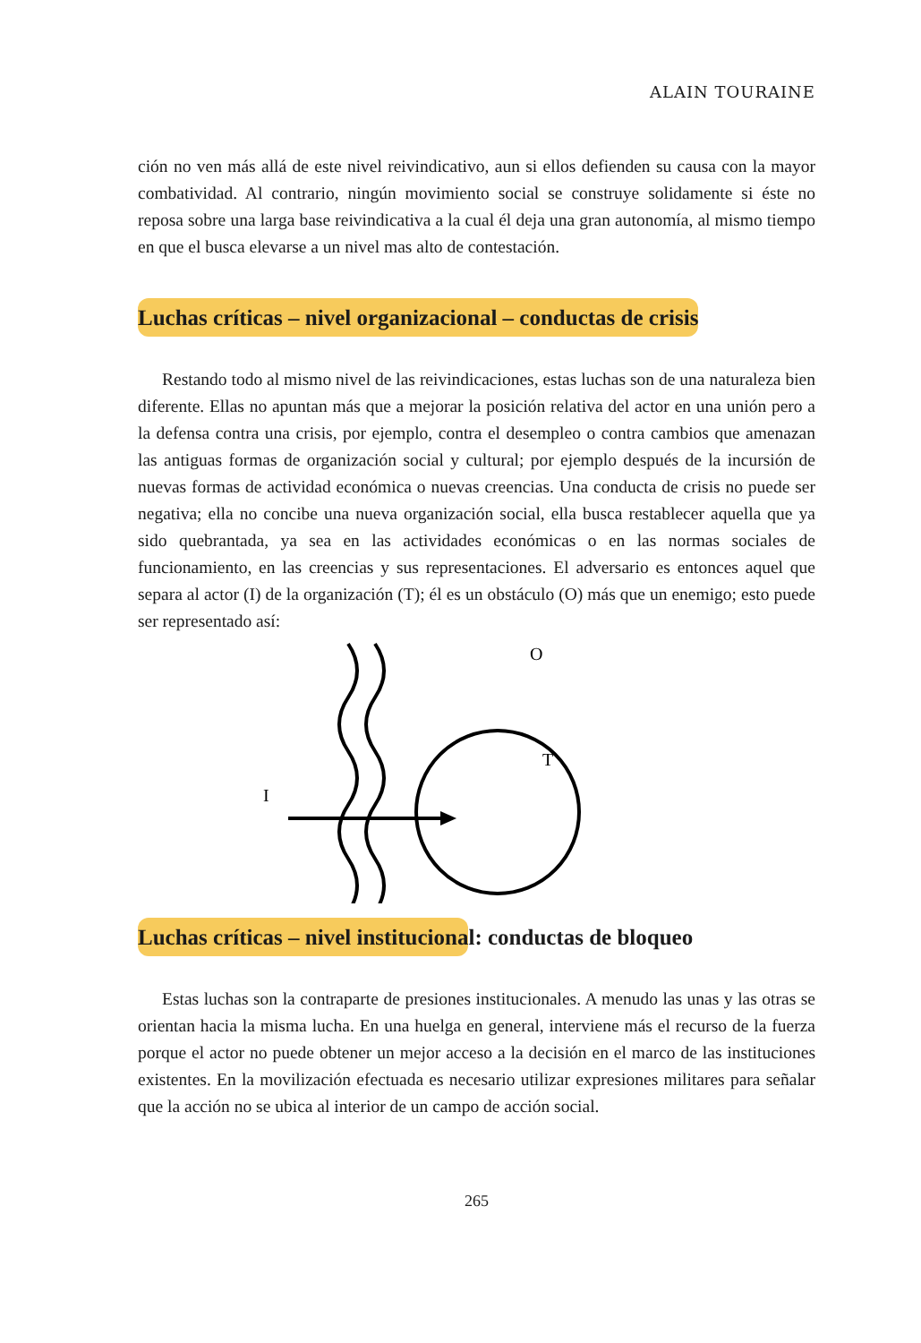ALAIN TOURAINE
ción no ven más allá de este nivel reivindicativo, aun si ellos defienden su causa con la mayor combatividad. Al contrario, ningún movimiento social se construye solidamente si éste no reposa sobre una larga base reivindicativa a la cual él deja una gran autonomía, al mismo tiempo en que el busca elevarse a un nivel mas alto de contestación.
Luchas críticas – nivel organizacional – conductas de crisis
Restando todo al mismo nivel de las reivindicaciones, estas luchas son de una naturaleza bien diferente. Ellas no apuntan más que a mejorar la posición relativa del actor en una unión pero a la defensa contra una crisis, por ejemplo, contra el desempleo o contra cambios que amenazan las antiguas formas de organización social y cultural; por ejemplo después de la incursión de nuevas formas de actividad económica o nuevas creencias. Una conducta de crisis no puede ser negativa; ella no concibe una nueva organización social, ella busca restablecer aquella que ya sido quebrantada, ya sea en las actividades económicas o en las normas sociales de funcionamiento, en las creencias y sus representaciones. El adversario es entonces aquel que separa al actor (I) de la organización (T); él es un obstáculo (O) más que un enemigo; esto puede ser representado así:
O
T
I
Luchas críticas – nivel institucional: conductas de bloqueo
Estas luchas son la contraparte de presiones institucionales. A menudo las unas y las otras se orientan hacia la misma lucha. En una huelga en general, interviene más el recurso de la fuerza porque el actor no puede obtener un mejor acceso a la decisión en el marco de las instituciones existentes. En la movilización efectuada es necesario utilizar expresiones militares para señalar que la acción no se ubica al interior de un campo de acción social.
265